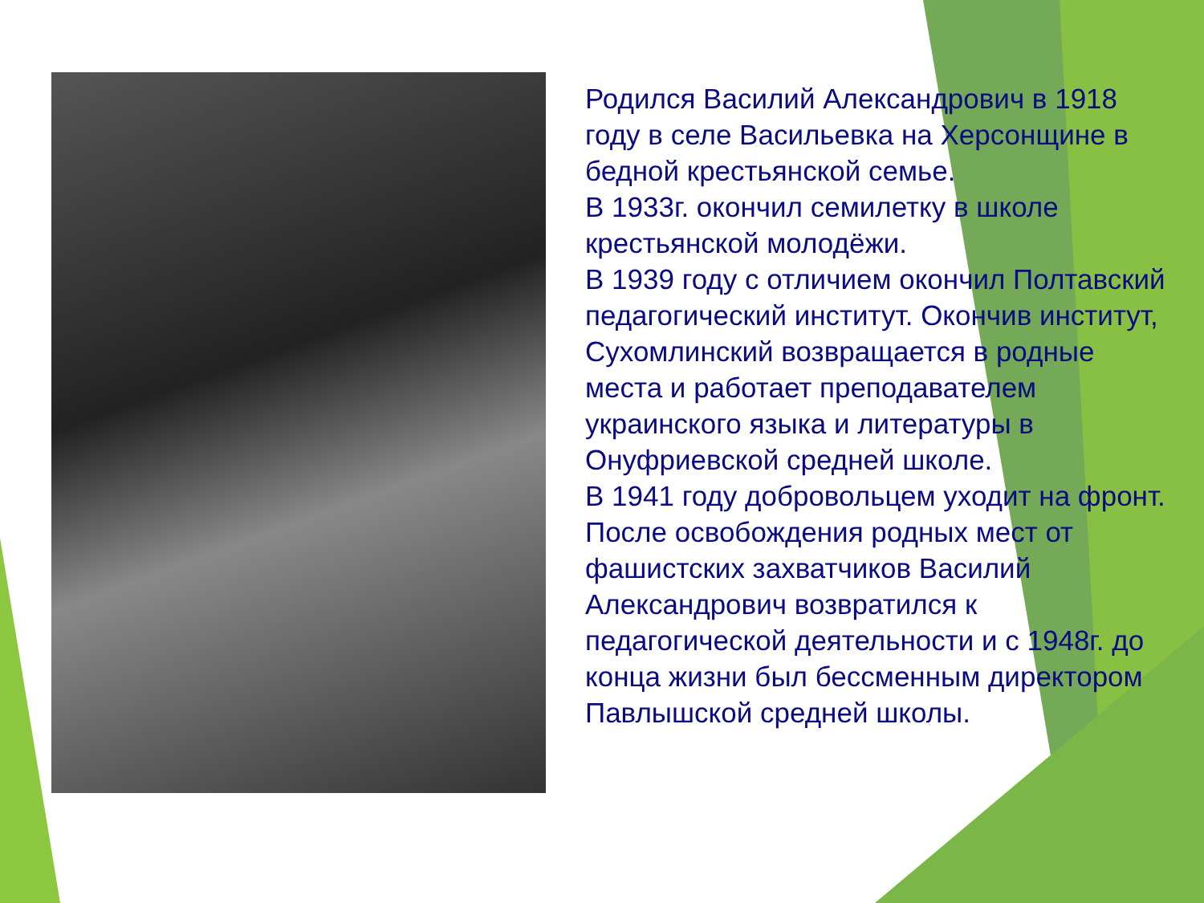Родился Василий Александрович в 1918 году в селе Васильевка на Херсонщине в бедной крестьянской семье.
В 1933г. окончил семилетку в школе крестьянской молодёжи.
В 1939 году с отличием окончил Полтавский педагогический институт. Окончив институт, Сухомлинский возвращается в родные места и работает преподавателем украинского языка и литературы в Онуфриевской средней школе.
В 1941 году добровольцем уходит на фронт. После освобождения родных мест от фашистских захватчиков Василий Александрович возвратился к педагогической деятельности и с 1948г. до конца жизни был бессменным директором Павлышской средней школы.